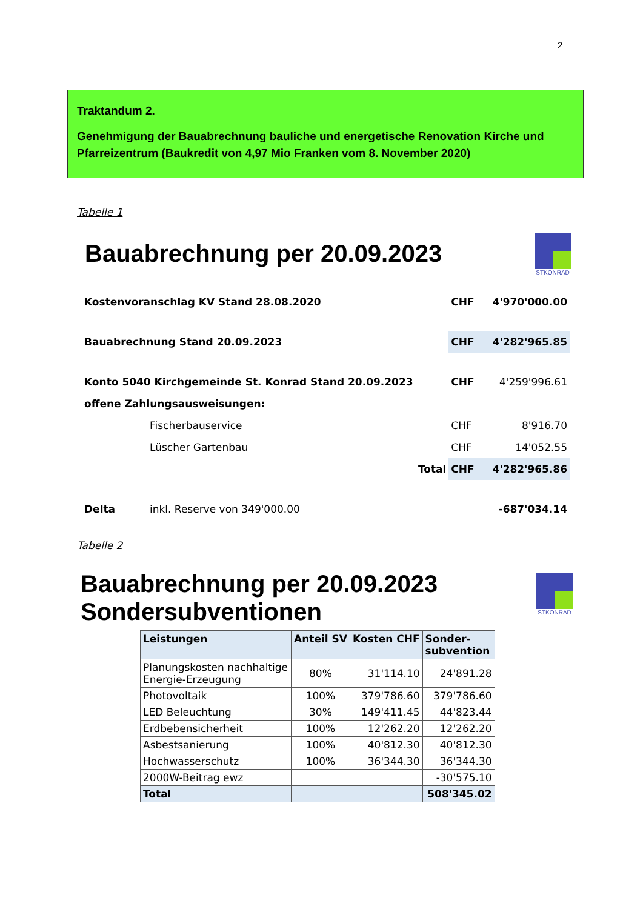2
Traktandum 2.
Genehmigung der Bauabrechnung bauliche und energetische Renovation Kirche und Pfarreizentrum (Baukredit von 4,97 Mio Franken vom 8. November 2020)
Tabelle 1
Bauabrechnung per 20.09.2023
STKONRAD
| Kostenvoranschlag KV Stand 28.08.2020 | | | CHF | 4'970'000.00 |
| Bauabrechnung Stand 20.09.2023 | | | CHF | 4'282'965.85 |
| Konto 5040 Kirchgemeinde St. Konrad Stand 20.09.2023 | | | CHF | 4'259'996.61 |
| offene Zahlungsausweisungen: | | | | |
| | Fischerbauservice | | CHF | 8'916.70 |
| | Lüscher Gartenbau | | CHF | 14'052.55 |
| | | Total | CHF | 4'282'965.86 |
| Delta | inkl. Reserve von 349'000.00 | | | -687'034.14 |
Tabelle 2
Bauabrechnung per 20.09.2023
Sondersubventionen
STKONRAD
| Leistungen | Anteil SV | Kosten CHF | Sonder- subvention |
| --- | --- | --- | --- |
| Planungskosten nachhaltige Energie-Erzeugung | 80% | 31'114.10 | 24'891.28 |
| Photovoltaik | 100% | 379'786.60 | 379'786.60 |
| LED Beleuchtung | 30% | 149'411.45 | 44'823.44 |
| Erdbebensicherheit | 100% | 12'262.20 | 12'262.20 |
| Asbestsanierung | 100% | 40'812.30 | 40'812.30 |
| Hochwasserschutz | 100% | 36'344.30 | 36'344.30 |
| 2000W-Beitrag ewz | | | -30'575.10 |
| Total | | | 508'345.02 |